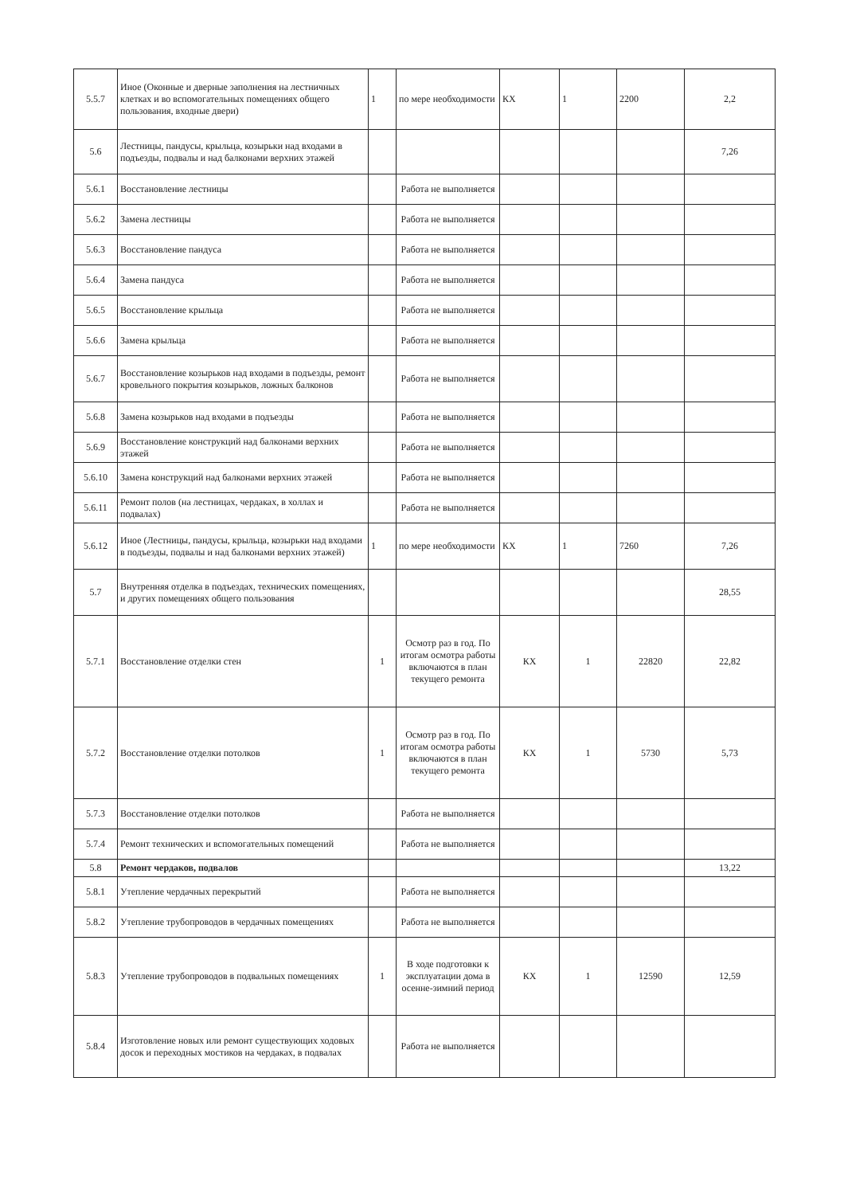| 5.5.7 | Иное (Оконные и дверные заполнения на лестничных клетках и во вспомогательных помещениях общего пользования, входные двери) | 1 | по мере необходимости | КХ | 1 | 2200 | 2,2 |
| 5.6 | Лестницы, пандусы, крыльца, козырьки над входами в подъезды, подвалы и над балконами верхних этажей | | | | | | 7,26 |
| 5.6.1 | Восстановление лестницы | | Работа не выполняется | | | | |
| 5.6.2 | Замена лестницы | | Работа не выполняется | | | | |
| 5.6.3 | Восстановление пандуса | | Работа не выполняется | | | | |
| 5.6.4 | Замена пандуса | | Работа не выполняется | | | | |
| 5.6.5 | Восстановление крыльца | | Работа не выполняется | | | | |
| 5.6.6 | Замена крыльца | | Работа не выполняется | | | | |
| 5.6.7 | Восстановление козырьков над входами в подъезды, ремонт кровельного покрытия козырьков, ложных балконов | | Работа не выполняется | | | | |
| 5.6.8 | Замена козырьков над входами в подъезды | | Работа не выполняется | | | | |
| 5.6.9 | Восстановление конструкций над балконами верхних этажей | | Работа не выполняется | | | | |
| 5.6.10 | Замена конструкций над балконами верхних этажей | | Работа не выполняется | | | | |
| 5.6.11 | Ремонт полов (на лестницах, чердаках, в холлах и подвалах) | | Работа не выполняется | | | | |
| 5.6.12 | Иное (Лестницы, пандусы, крыльца, козырьки над входами в подъезды, подвалы и над балконами верхних этажей) | 1 | по мере необходимости | КХ | 1 | 7260 | 7,26 |
| 5.7 | Внутренняя отделка в подъездах, технических помещениях, и других помещениях общего пользования | | | | | | 28,55 |
| 5.7.1 | Восстановление отделки стен | 1 | Осмотр раз в год. По итогам осмотра работы включаются в план текущего ремонта | КХ | 1 | 22820 | 22,82 |
| 5.7.2 | Восстановление отделки потолков | 1 | Осмотр раз в год. По итогам осмотра работы включаются в план текущего ремонта | КХ | 1 | 5730 | 5,73 |
| 5.7.3 | Восстановление отделки потолков | | Работа не выполняется | | | | |
| 5.7.4 | Ремонт технических и вспомогательных помещений | | Работа не выполняется | | | | |
| 5.8 | Ремонт чердаков, подвалов | | | | | | 13,22 |
| 5.8.1 | Утепление чердачных перекрытий | | Работа не выполняется | | | | |
| 5.8.2 | Утепление трубопроводов в чердачных помещениях | | Работа не выполняется | | | | |
| 5.8.3 | Утепление трубопроводов в подвальных помещениях | 1 | В ходе подготовки к эксплуатации дома в осенне-зимний период | КХ | 1 | 12590 | 12,59 |
| 5.8.4 | Изготовление новых или ремонт существующих ходовых досок и переходных мостиков на чердаках, в подвалах | | Работа не выполняется | | | | |